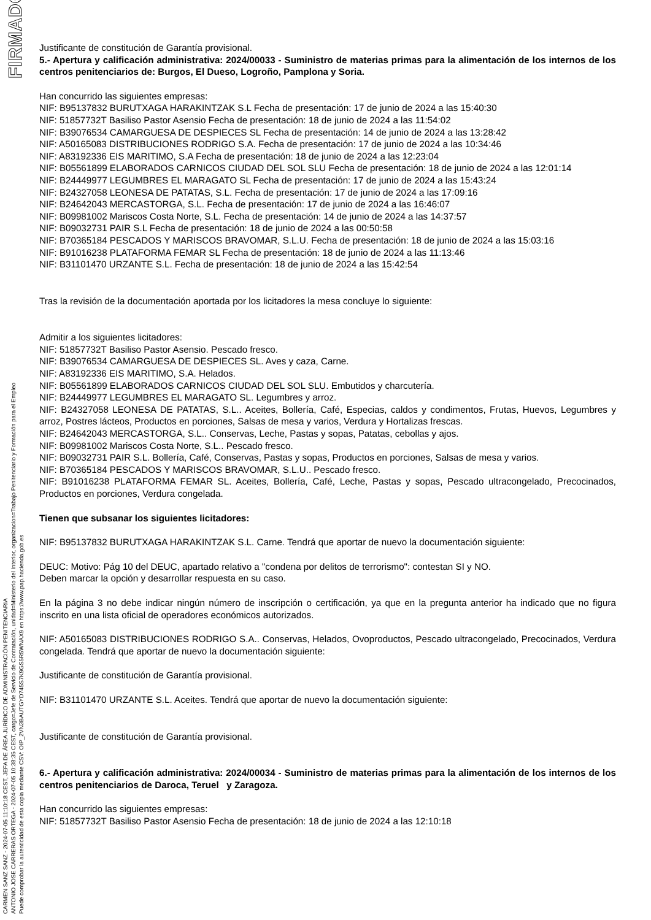FIRMADO
CARMEN SANZ SANZ - 2024-07-05 11:10:18 CEST, JEFA DE ÁREA JURÍDICO DE ADMINISTRACIÓN PENITENCIARIA
ANTONIO JOSE CARRERAS ORTEGA - 2024-07-05 10:38:35 CEST, cargo=Jefe de Servicio de Contratación, unidad=Ministerio del Interior, organizacion=Trabajo Penitenciario y Formación para el Empleo
Puede comprobar la autenticidad de esta copia mediante CSV: OIP_2VN3BAUTGYD745S7K9GS5R5WNAX9 en https://www.pap.hacienda.gob.es
Justificante de constitución de Garantía provisional.
5.- Apertura y calificación administrativa: 2024/00033 - Suministro de materias primas para la alimentación de los internos de los centros penitenciarios de: Burgos, El Dueso, Logroño, Pamplona y Soria.
Han concurrido las siguientes empresas:
NIF: B95137832 BURUTXAGA HARAKINTZAK S.L Fecha de presentación: 17 de junio de 2024 a las 15:40:30
NIF: 51857732T Basiliso Pastor Asensio Fecha de presentación: 18 de junio de 2024 a las 11:54:02
NIF: B39076534 CAMARGUESA DE DESPIECES SL Fecha de presentación: 14 de junio de 2024 a las 13:28:42
NIF: A50165083 DISTRIBUCIONES RODRIGO S.A. Fecha de presentación: 17 de junio de 2024 a las 10:34:46
NIF: A83192336 EIS MARITIMO, S.A Fecha de presentación: 18 de junio de 2024 a las 12:23:04
NIF: B05561899 ELABORADOS CARNICOS CIUDAD DEL SOL SLU Fecha de presentación: 18 de junio de 2024 a las 12:01:14
NIF: B24449977 LEGUMBRES EL MARAGATO SL Fecha de presentación: 17 de junio de 2024 a las 15:43:24
NIF: B24327058 LEONESA DE PATATAS, S.L. Fecha de presentación: 17 de junio de 2024 a las 17:09:16
NIF: B24642043 MERCASTORGA, S.L. Fecha de presentación: 17 de junio de 2024 a las 16:46:07
NIF: B09981002 Mariscos Costa Norte, S.L. Fecha de presentación: 14 de junio de 2024 a las 14:37:57
NIF: B09032731 PAIR S.L Fecha de presentación: 18 de junio de 2024 a las 00:50:58
NIF: B70365184 PESCADOS Y MARISCOS BRAVOMAR, S.L.U. Fecha de presentación: 18 de junio de 2024 a las 15:03:16
NIF: B91016238 PLATAFORMA FEMAR SL Fecha de presentación: 18 de junio de 2024 a las 11:13:46
NIF: B31101470 URZANTE S.L. Fecha de presentación: 18 de junio de 2024 a las 15:42:54
Tras la revisión de la documentación aportada por los licitadores la mesa concluye lo siguiente:
Admitir a los siguientes licitadores:
NIF: 51857732T Basiliso Pastor Asensio. Pescado fresco.
NIF: B39076534 CAMARGUESA DE DESPIECES SL. Aves y caza, Carne.
NIF: A83192336 EIS MARITIMO, S.A. Helados.
NIF: B05561899 ELABORADOS CARNICOS CIUDAD DEL SOL SLU. Embutidos y charcutería.
NIF: B24449977 LEGUMBRES EL MARAGATO SL. Legumbres y arroz.
NIF: B24327058 LEONESA DE PATATAS, S.L.. Aceites, Bollería, Café, Especias, caldos y condimentos, Frutas, Huevos, Legumbres y arroz, Postres lácteos, Productos en porciones, Salsas de mesa y varios, Verdura y Hortalizas frescas.
NIF: B24642043 MERCASTORGA, S.L.. Conservas, Leche, Pastas y sopas, Patatas, cebollas y ajos.
NIF: B09981002 Mariscos Costa Norte, S.L.. Pescado fresco.
NIF: B09032731 PAIR S.L. Bollería, Café, Conservas, Pastas y sopas, Productos en porciones, Salsas de mesa y varios.
NIF: B70365184 PESCADOS Y MARISCOS BRAVOMAR, S.L.U.. Pescado fresco.
NIF: B91016238 PLATAFORMA FEMAR SL. Aceites, Bollería, Café, Leche, Pastas y sopas, Pescado ultracongelado, Precocinados, Productos en porciones, Verdura congelada.
Tienen que subsanar los siguientes licitadores:
NIF: B95137832 BURUTXAGA HARAKINTZAK S.L. Carne. Tendrá que aportar de nuevo la documentación siguiente:
DEUC: Motivo: Pág 10 del DEUC, apartado relativo a "condena por delitos de terrorismo": contestan SI y NO.
Deben marcar la opción y desarrollar respuesta en su caso.
En la página 3 no debe indicar ningún número de inscripción o certificación, ya que en la pregunta anterior ha indicado que no figura inscrito en una lista oficial de operadores económicos autorizados.
NIF: A50165083 DISTRIBUCIONES RODRIGO S.A.. Conservas, Helados, Ovoproductos, Pescado ultracongelado, Precocinados, Verdura congelada. Tendrá que aportar de nuevo la documentación siguiente:
Justificante de constitución de Garantía provisional.
NIF: B31101470 URZANTE S.L. Aceites. Tendrá que aportar de nuevo la documentación siguiente:
Justificante de constitución de Garantía provisional.
6.- Apertura y calificación administrativa: 2024/00034 - Suministro de materias primas para la alimentación de los internos de los centros penitenciarios de Daroca, Teruel y Zaragoza.
Han concurrido las siguientes empresas:
NIF: 51857732T Basiliso Pastor Asensio Fecha de presentación: 18 de junio de 2024 a las 12:10:18